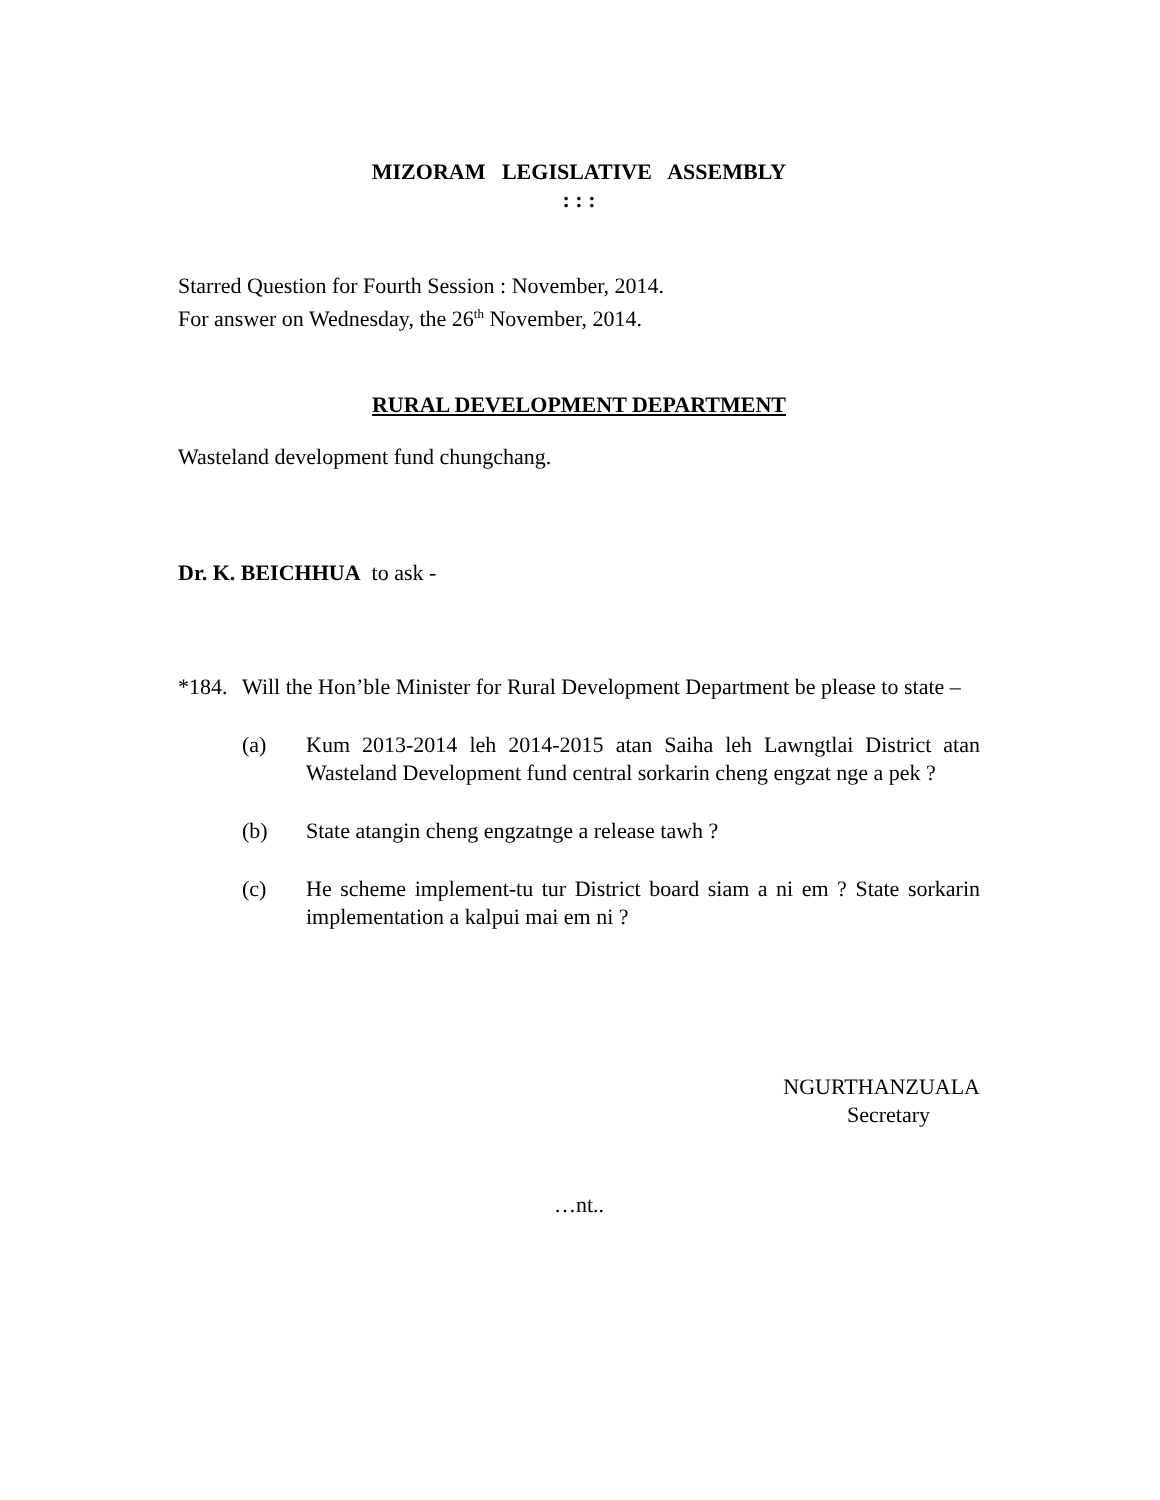MIZORAM LEGISLATIVE ASSEMBLY
: : :
Starred Question for Fourth Session : November, 2014.
For answer on Wednesday, the 26<sup>th</sup> November, 2014.
RURAL DEVELOPMENT DEPARTMENT
Wasteland development fund chungchang.
Dr. K. BEICHHUA to ask -
*184.
Will the Hon’ble Minister for Rural Development Department be please to state –
(a) Kum 2013-2014 leh 2014-2015 atan Saiha leh Lawngtlai District atan Wasteland Development fund central sorkarin cheng engzat nge a pek ?
(b) State atangin cheng engzatnge a release tawh ?
(c) He scheme implement-tu tur District board siam a ni em ? State sorkarin implementation a kalpui mai em ni ?
NGURTHANZUALA
Secretary
…nt..